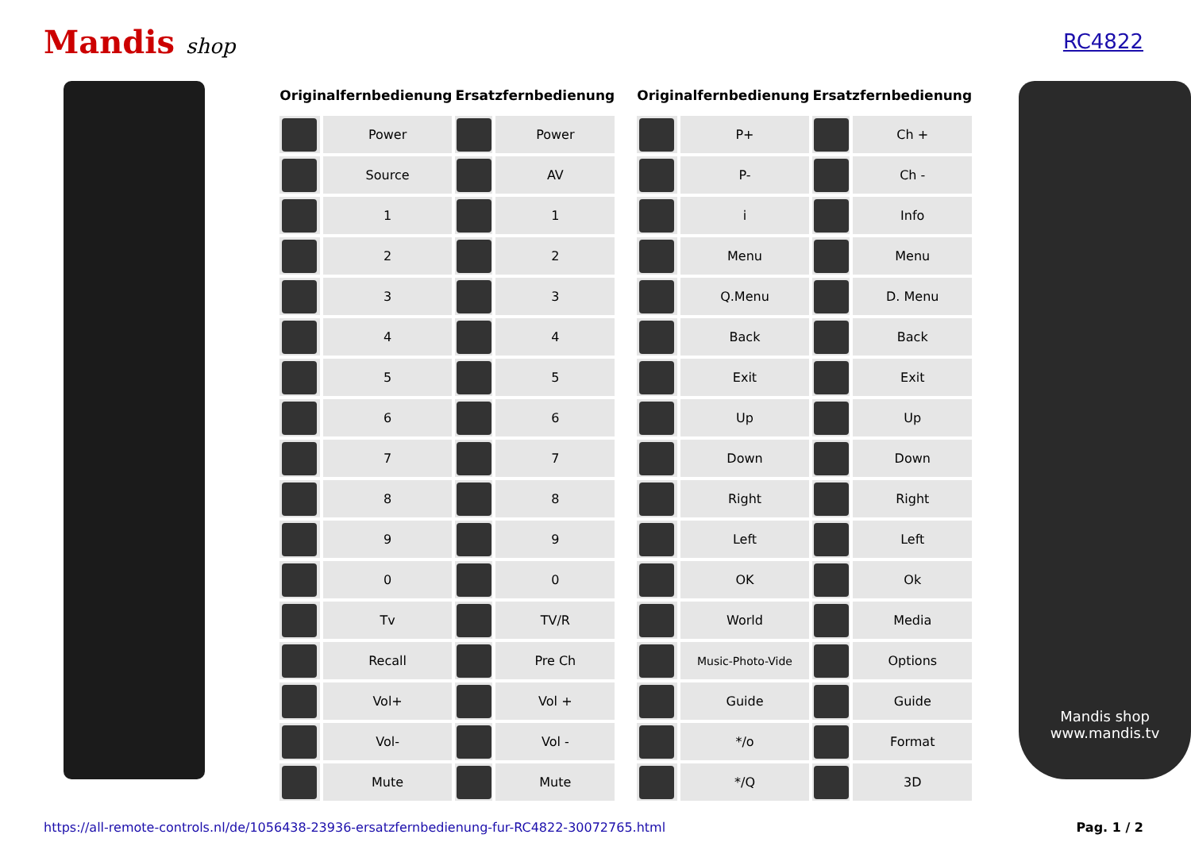Mandis shop RC4822
| Originalfernbedienung | | Ersatzfernbedienung | |
| --- | --- | --- | --- |
| | Power | | Power |
| | Source | | AV |
| | 1 | | 1 |
| | 2 | | 2 |
| | 3 | | 3 |
| | 4 | | 4 |
| | 5 | | 5 |
| | 6 | | 6 |
| | 7 | | 7 |
| | 8 | | 8 |
| | 9 | | 9 |
| | 0 | | 0 |
| | Tv | | TV/R |
| | Recall | | Pre Ch |
| | Vol+ | | Vol + |
| | Vol- | | Vol - |
| | Mute | | Mute |
| Originalfernbedienung | | Ersatzfernbedienung | |
| --- | --- | --- | --- |
| | P+ | | Ch + |
| | P- | | Ch - |
| | i | | Info |
| | Menu | | Menu |
| | Q.Menu | | D. Menu |
| | Back | | Back |
| | Exit | | Exit |
| | Up | | Up |
| | Down | | Down |
| | Right | | Right |
| | Left | | Left |
| | OK | | Ok |
| | World | | Media |
| | Music-Photo-Vide | | Options |
| | Guide | | Guide |
| | */o | | Format |
| | */Q | | 3D |
Mandis shop
www.mandis.tv
https://all-remote-controls.nl/de/1056438-23936-ersatzfernbedienung-fur-RC4822-30072765.html Pag. 1 / 2